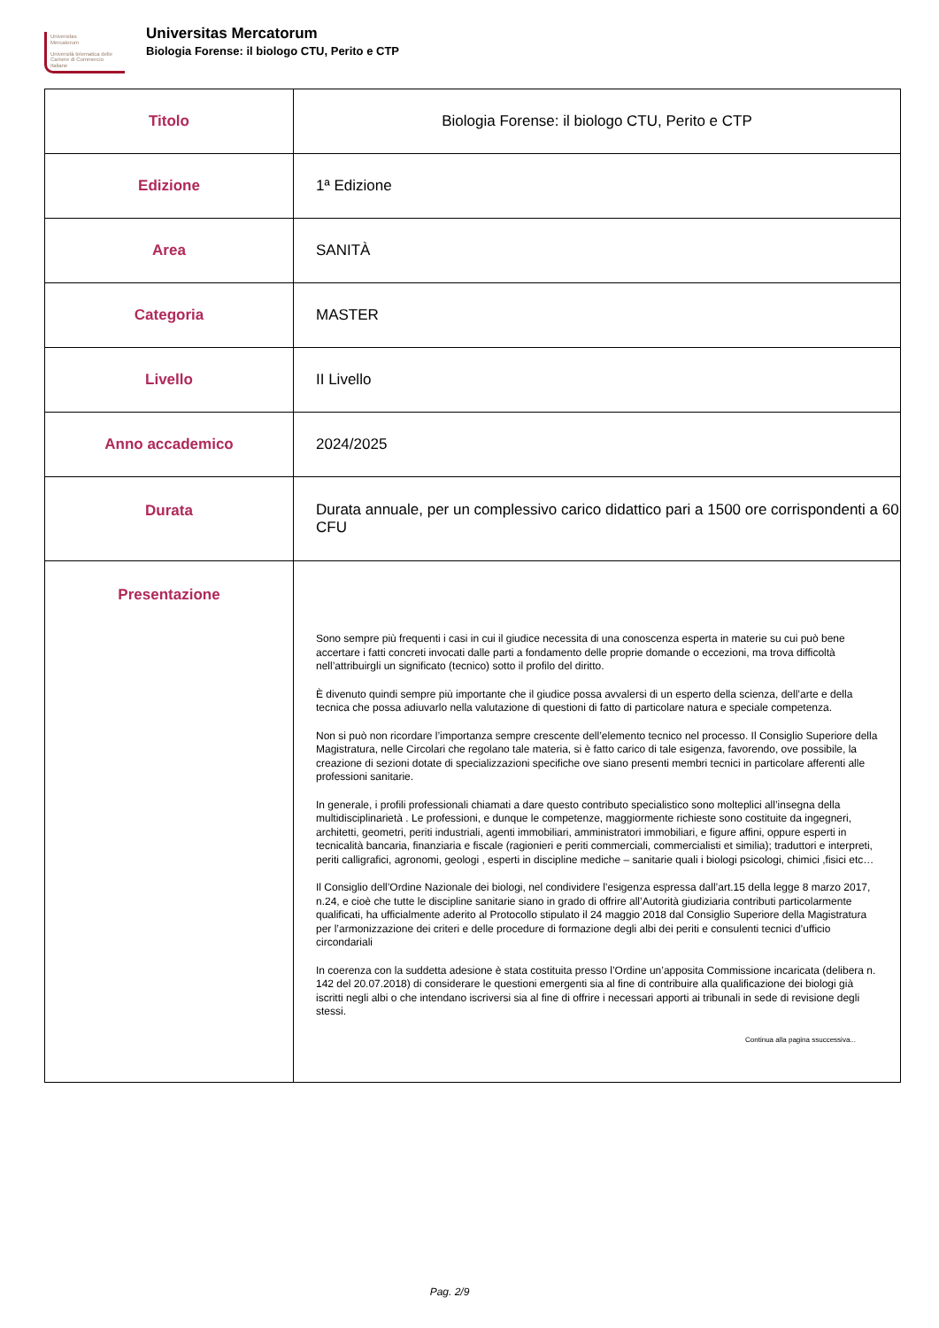Universitas
Mercatorum
Università telematica delle Camere di Commercio Italiane
Universitas Mercatorum
Biologia Forense: il biologo CTU, Perito e CTP
| Titolo | Biologia Forense: il biologo CTU, Perito e CTP |
| Edizione | 1ª Edizione |
| Area | SANITÀ |
| Categoria | MASTER |
| Livello | II Livello |
| Anno accademico | 2024/2025 |
| Durata | Durata annuale, per un complessivo carico didattico pari a 1500 ore corrispondenti a 60 CFU |
| Presentazione | Sono sempre più frequenti i casi in cui il giudice necessita di una conoscenza esperta in materie su cui può bene accertare i fatti concreti invocati dalle parti a fondamento delle proprie domande o eccezioni, ma trova difficoltà nell’attribuirgli un significato (tecnico) sotto il profilo del diritto. È divenuto quindi sempre più importante che il giudice possa avvalersi di un esperto della scienza, dell’arte e della tecnica che possa adiuvarlo nella valutazione di questioni di fatto di particolare natura e speciale competenza. Non si può non ricordare l’importanza sempre crescente dell’elemento tecnico nel processo. Il Consiglio Superiore della Magistratura, nelle Circolari che regolano tale materia, si è fatto carico di tale esigenza, favorendo, ove possibile, la creazione di sezioni dotate di specializzazioni specifiche ove siano presenti membri tecnici in particolare afferenti alle professioni sanitarie. In generale, i profili professionali chiamati a dare questo contributo specialistico sono molteplici all’insegna della multidisciplinarietà . Le professioni, e dunque le competenze, maggiormente richieste sono costituite da ingegneri, architetti, geometri, periti industriali, agenti immobiliari, amministratori immobiliari, e figure affini, oppure esperti in tecnicalità bancaria, finanziaria e fiscale (ragionieri e periti commerciali, commercialisti et similia); traduttori e interpreti, periti calligrafici, agronomi, geologi , esperti in discipline mediche – sanitarie quali i biologi psicologi, chimici ,fisici etc… Il Consiglio dell’Ordine Nazionale dei biologi, nel condividere l’esigenza espressa dall’art.15 della legge 8 marzo 2017, n.24, e cioè che tutte le discipline sanitarie siano in grado di offrire all’Autorità giudiziaria contributi particolarmente qualificati, ha ufficialmente aderito al Protocollo stipulato il 24 maggio 2018 dal Consiglio Superiore della Magistratura per l’armonizzazione dei criteri e delle procedure di formazione degli albi dei periti e consulenti tecnici d’ufficio circondariali In coerenza con la suddetta adesione è stata costituita presso l’Ordine un’apposita Commissione incaricata (delibera n. 142 del 20.07.2018) di considerare le questioni emergenti sia al fine di contribuire alla qualificazione dei biologi già iscritti negli albi o che intendano iscriversi sia al fine di offrire i necessari apporti ai tribunali in sede di revisione degli stessi. Continua alla pagina ssuccessiva... |
Pag. 2/9